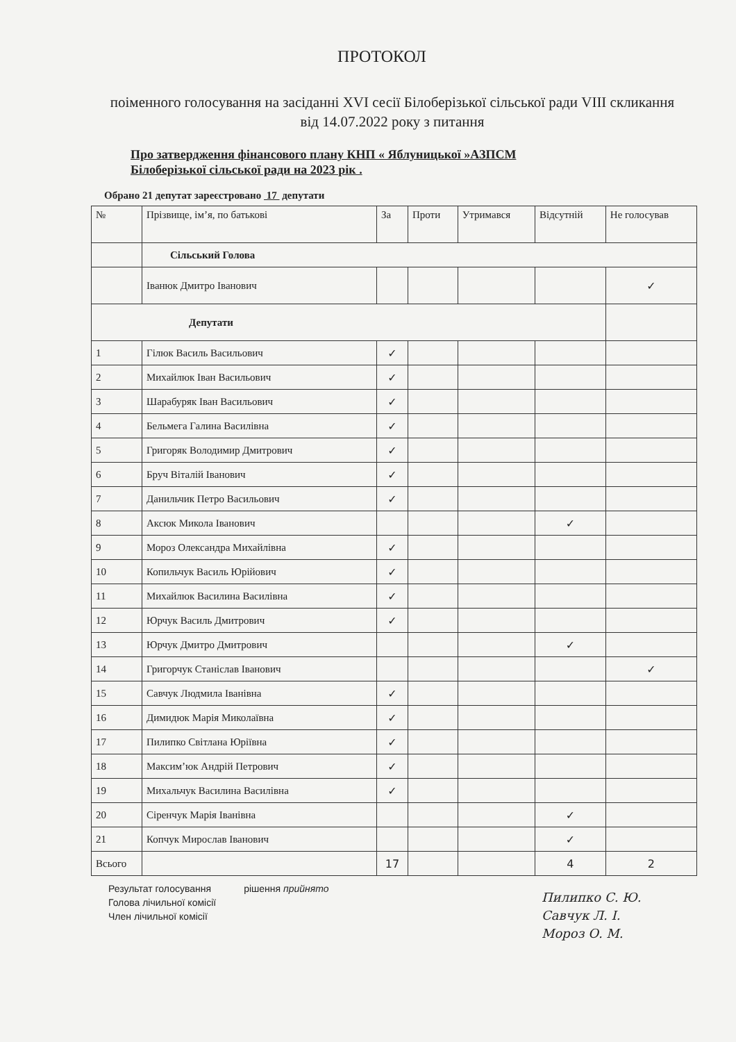ПРОТОКОЛ
поіменного голосування на засіданні XVI сесії Білоберізької сільської ради VIII скликання від 14.07.2022 року з питання
Про затвердження фінансового плану КНП « Яблуницької »АЗПСМ
Білоберізької сільської ради на 2023 рік .
Обрано 21 депутат зареєстровано 17 депутати
| № | Прізвище, ім’я, по батькові | За | Проти | Утримався | Відсутній | Не голосував |
| --- | --- | --- | --- | --- | --- | --- |
| | Сільський Голова | | | | | |
| | Іванюк Дмитро Іванович | | | | | ✓ |
| Депутати | | | | | | |
| 1 | Гілюк Василь Васильович | ✓ | | | | |
| 2 | Михайлюк Іван Васильович | ✓ | | | | |
| 3 | Шарабуряк Іван Васильович | ✓ | | | | |
| 4 | Бельмега Галина Василівна | ✓ | | | | |
| 5 | Григоряк Володимир Дмитрович | ✓ | | | | |
| 6 | Бруч Віталій Іванович | ✓ | | | | |
| 7 | Данильчик Петро Васильович | ✓ | | | | |
| 8 | Аксюк Микола Іванович | | | | ✓ | |
| 9 | Мороз Олександра Михайлівна | ✓ | | | | |
| 10 | Копильчук Василь Юрійович | ✓ | | | | |
| 11 | Михайлюк Василина Василівна | ✓ | | | | |
| 12 | Юрчук Василь Дмитрович | ✓ | | | | |
| 13 | Юрчук Дмитро Дмитрович | | | | ✓ | |
| 14 | Григорчук Станіслав Іванович | | | | | ✓ |
| 15 | Савчук Людмила Іванівна | ✓ | | | | |
| 16 | Димидюк Марія Миколаївна | ✓ | | | | |
| 17 | Пилипко Світлана Юріївна | ✓ | | | | |
| 18 | Максим’юк Андрій Петрович | ✓ | | | | |
| 19 | Михальчук Василина Василівна | ✓ | | | | |
| 20 | Сіренчук Марія Іванівна | | | | ✓ | |
| 21 | Копчук Мирослав Іванович | | | | ✓ | |
| Всього | | 17 | | | 4 | 2 |
Результат голосування
Голова лічильної комісії
Член лічильної комісії
рішення прийнято
Пилипко С. Ю.
Савчук Л. І.
Мороз О. М.